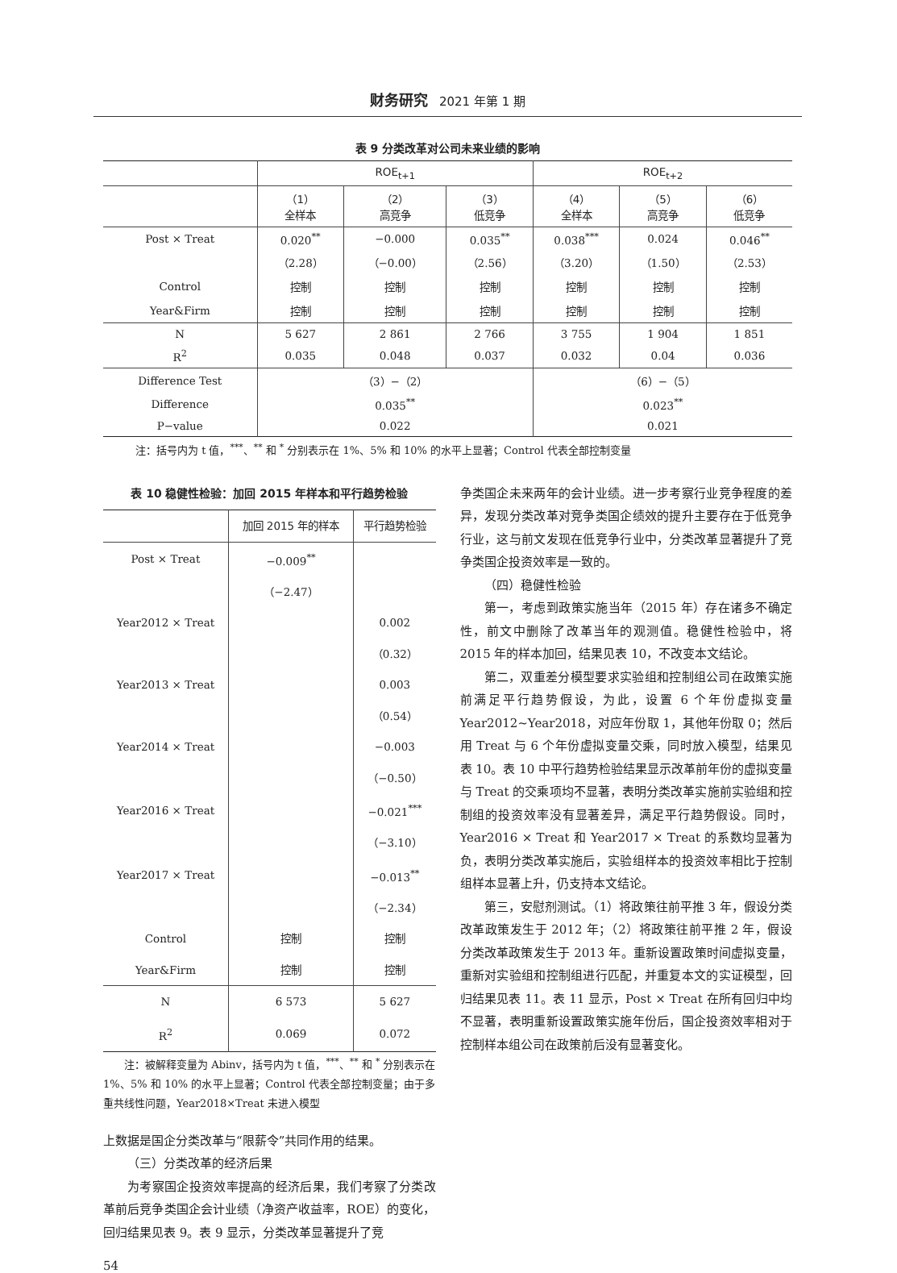财务研究 2021 年第 1 期
表 9 分类改革对公司未来业绩的影响
| | ROE<sub>t+1</sub> | | | ROE<sub>t+2</sub> | | |
| --- | --- | --- | --- | --- | --- | --- |
| | （1） 全样本 | （2） 高竞争 | （3） 低竞争 | （4） 全样本 | （5） 高竞争 | （6） 低竞争 |
| Post × Treat | 0.020<sup>**</sup> | −0.000 | 0.035<sup>**</sup> | 0.038<sup>***</sup> | 0.024 | 0.046<sup>**</sup> |
| | （2.28） | （−0.00） | （2.56） | （3.20） | （1.50） | （2.53） |
| Control | 控制 | 控制 | 控制 | 控制 | 控制 | 控制 |
| Year&Firm | 控制 | 控制 | 控制 | 控制 | 控制 | 控制 |
| N | 5 627 | 2 861 | 2 766 | 3 755 | 1 904 | 1 851 |
| R<sup>2</sup> | 0.035 | 0.048 | 0.037 | 0.032 | 0.04 | 0.036 |
| Difference Test | （3）−（2） | | | （6）−（5） | | |
| Difference | 0.035<sup>**</sup> | | | 0.023<sup>**</sup> | | |
| P−value | 0.022 | | | 0.021 | | |
注：括号内为 t 值，<sup>***</sup>、<sup>**</sup> 和 <sup>*</sup> 分别表示在 1%、5% 和 10% 的水平上显著；Control 代表全部控制变量
表 10 稳健性检验：加回 2015 年样本和平行趋势检验
| | 加回 2015 年的样本 | 平行趋势检验 |
| --- | --- | --- |
| Post × Treat | −0.009<sup>**</sup> | |
| | （−2.47） | |
| Year2012 × Treat | | 0.002 |
| | | （0.32） |
| Year2013 × Treat | | 0.003 |
| | | （0.54） |
| Year2014 × Treat | | −0.003 |
| | | （−0.50） |
| Year2016 × Treat | | −0.021<sup>***</sup> |
| | | （−3.10） |
| Year2017 × Treat | | −0.013<sup>**</sup> |
| | | （−2.34） |
| Control | 控制 | 控制 |
| Year&Firm | 控制 | 控制 |
| N | 6 573 | 5 627 |
| R<sup>2</sup> | 0.069 | 0.072 |
注：被解释变量为 Abinv，括号内为 t 值，<sup>***</sup>、<sup>**</sup> 和 <sup>*</sup> 分别表示在 1%、5% 和 10% 的水平上显著；Control 代表全部控制变量；由于多重共线性问题，Year2018×Treat 未进入模型
上数据是国企分类改革与“限薪令”共同作用的结果。
（三）分类改革的经济后果
为考察国企投资效率提高的经济后果，我们考察了分类改革前后竞争类国企会计业绩（净资产收益率，ROE）的变化，回归结果见表 9。表 9 显示，分类改革显著提升了竞
争类国企未来两年的会计业绩。进一步考察行业竞争程度的差异，发现分类改革对竞争类国企绩效的提升主要存在于低竞争行业，这与前文发现在低竞争行业中，分类改革显著提升了竞争类国企投资效率是一致的。
（四）稳健性检验
第一，考虑到政策实施当年（2015 年）存在诸多不确定性，前文中删除了改革当年的观测值。稳健性检验中，将 2015 年的样本加回，结果见表 10，不改变本文结论。
第二，双重差分模型要求实验组和控制组公司在政策实施前满足平行趋势假设，为此，设置 6 个年份虚拟变量 Year2012~Year2018，对应年份取 1，其他年份取 0；然后用 Treat 与 6 个年份虚拟变量交乘，同时放入模型，结果见表 10。表 10 中平行趋势检验结果显示改革前年份的虚拟变量与 Treat 的交乘项均不显著，表明分类改革实施前实验组和控制组的投资效率没有显著差异，满足平行趋势假设。同时，Year2016 × Treat 和 Year2017 × Treat 的系数均显著为负，表明分类改革实施后，实验组样本的投资效率相比于控制组样本显著上升，仍支持本文结论。
第三，安慰剂测试。（1）将政策往前平推 3 年，假设分类改革政策发生于 2012 年；（2）将政策往前平推 2 年，假设分类改革政策发生于 2013 年。重新设置政策时间虚拟变量，重新对实验组和控制组进行匹配，并重复本文的实证模型，回归结果见表 11。表 11 显示，Post × Treat 在所有回归中均不显著，表明重新设置政策实施年份后，国企投资效率相对于控制样本组公司在政策前后没有显著变化。
54